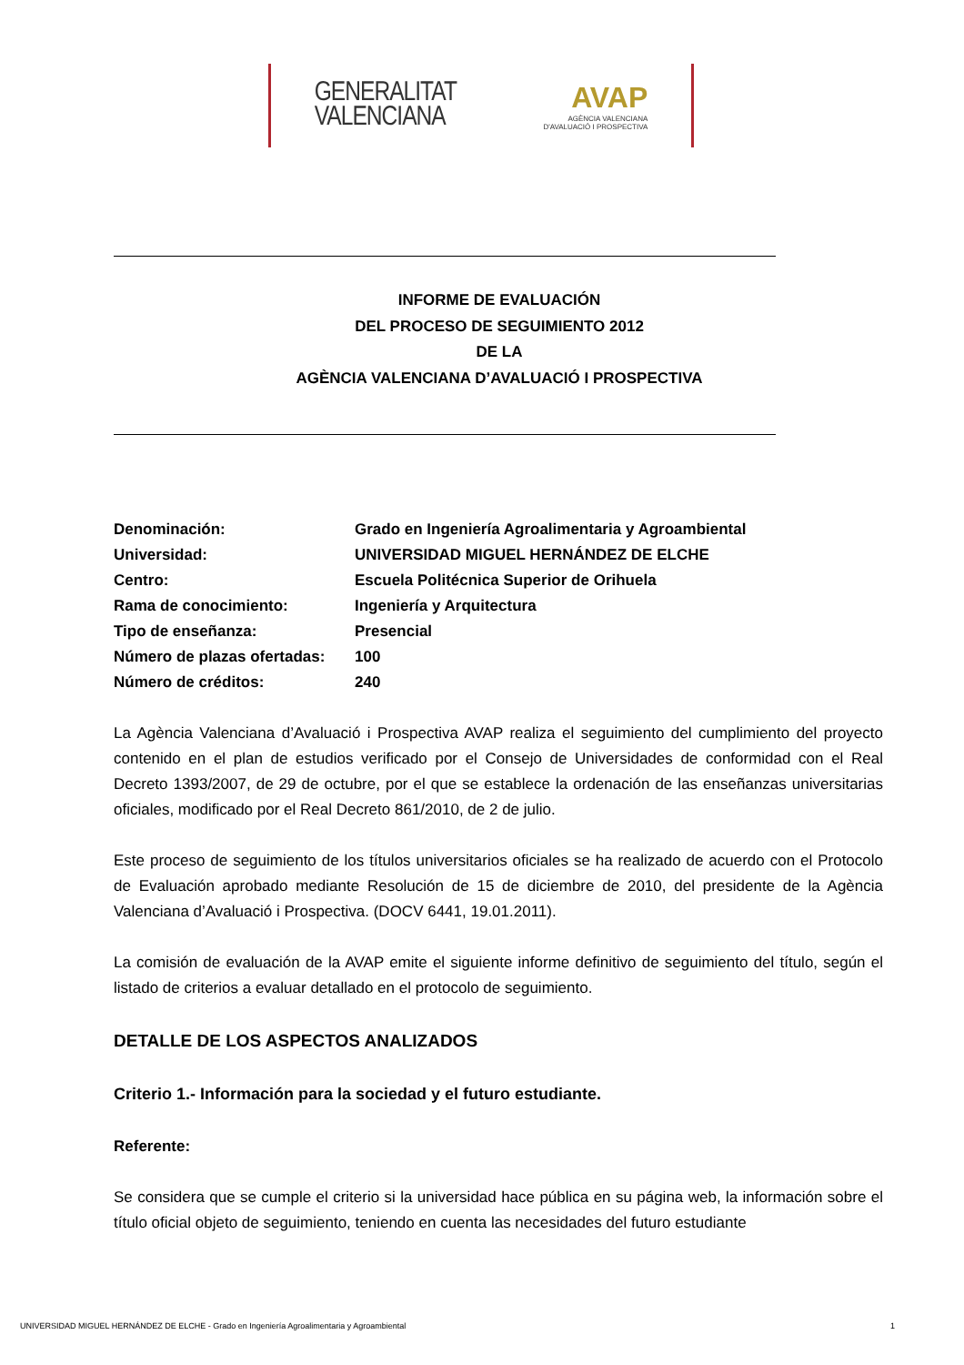GENERALITAT
VALENCIANA
AVAP
AGÈNCIA VALENCIANA
D'AVALUACIÓ I PROSPECTIVA
INFORME DE EVALUACIÓN
DEL PROCESO DE SEGUIMIENTO 2012
DE LA
AGÈNCIA VALENCIANA D’AVALUACIÓ I PROSPECTIVA
Denominación:
Grado en Ingeniería Agroalimentaria y Agroambiental
Universidad:
UNIVERSIDAD MIGUEL HERNÁNDEZ DE ELCHE
Centro:
Escuela Politécnica Superior de Orihuela
Rama de conocimiento:
Ingeniería y Arquitectura
Tipo de enseñanza:
Presencial
Número de plazas ofertadas:
100
Número de créditos:
240
La Agència Valenciana d’Avaluació i Prospectiva AVAP realiza el seguimiento del cumplimiento del proyecto contenido en el plan de estudios verificado por el Consejo de Universidades de conformidad con el Real Decreto 1393/2007, de 29 de octubre, por el que se establece la ordenación de las enseñanzas universitarias oficiales, modificado por el Real Decreto 861/2010, de 2 de julio.
Este proceso de seguimiento de los títulos universitarios oficiales se ha realizado de acuerdo con el Protocolo de Evaluación aprobado mediante Resolución de 15 de diciembre de 2010, del presidente de la Agència Valenciana d’Avaluació i Prospectiva. (DOCV 6441, 19.01.2011).
La comisión de evaluación de la AVAP emite el siguiente informe definitivo de seguimiento del título, según el listado de criterios a evaluar detallado en el protocolo de seguimiento.
DETALLE DE LOS ASPECTOS ANALIZADOS
Criterio 1.- Información para la sociedad y el futuro estudiante.
Referente:
Se considera que se cumple el criterio si la universidad hace pública en su página web, la información sobre el título oficial objeto de seguimiento, teniendo en cuenta las necesidades del futuro estudiante
UNIVERSIDAD MIGUEL HERNÁNDEZ DE ELCHE - Grado en Ingeniería Agroalimentaria y Agroambiental 1